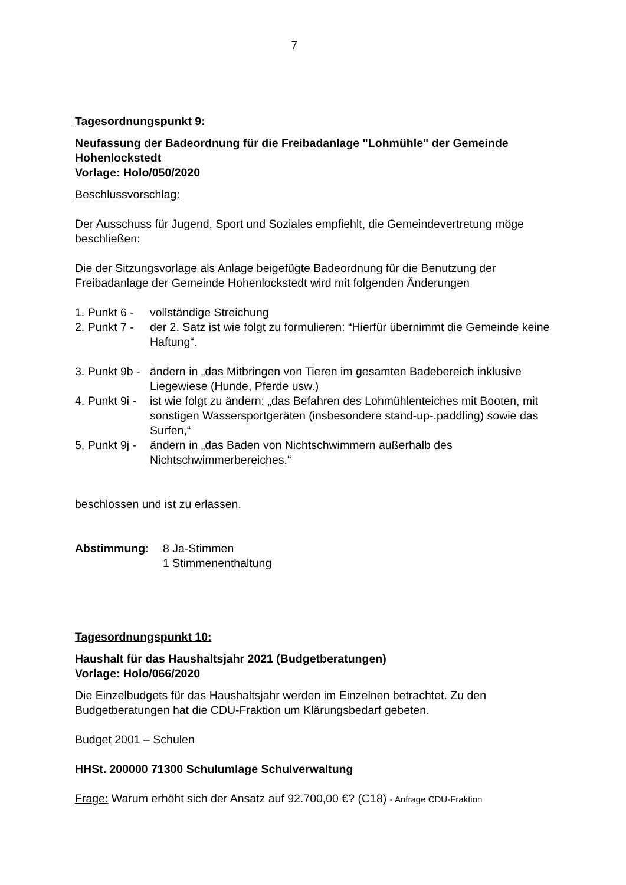7
Tagesordnungspunkt 9:
Neufassung der Badeordnung für die Freibadanlage "Lohmühle" der Gemeinde Hohenlockstedt
Vorlage: Holo/050/2020
Beschlussvorschlag:
Der Ausschuss für Jugend, Sport und Soziales empfiehlt, die Gemeindevertretung möge beschließen:
Die der Sitzungsvorlage als Anlage beigefügte Badeordnung für die Benutzung der Freibadanlage der Gemeinde Hohenlockstedt wird mit folgenden Änderungen
1. Punkt 6 - vollständige Streichung
2. Punkt 7 - der 2. Satz ist wie folgt zu formulieren: “Hierfür übernimmt die Gemeinde keine Haftung“.
3. Punkt 9b - ändern in „das Mitbringen von Tieren im gesamten Badebereich inklusive Liegewiese (Hunde, Pferde usw.)
4. Punkt 9i - ist wie folgt zu ändern: „das Befahren des Lohmühlenteiches mit Booten, mit sonstigen Wassersportgeräten (insbesondere stand-up-.paddling) sowie das Surfen,“
5, Punkt 9j - ändern in „das Baden von Nichtschwimmern außerhalb des Nichtschwimmerbereiches.“
beschlossen und ist zu erlassen.
Abstimmung: 8 Ja-Stimmen
1 Stimmenenthaltung
Tagesordnungspunkt 10:
Haushalt für das Haushaltsjahr 2021 (Budgetberatungen)
Vorlage: Holo/066/2020
Die Einzelbudgets für das Haushaltsjahr werden im Einzelnen betrachtet. Zu den Budgetberatungen hat die CDU-Fraktion um Klärungsbedarf gebeten.
Budget 2001 – Schulen
HHSt. 200000 71300 Schulumlage Schulverwaltung
Frage: Warum erhöht sich der Ansatz auf 92.700,00 €? (C18) - Anfrage CDU-Fraktion